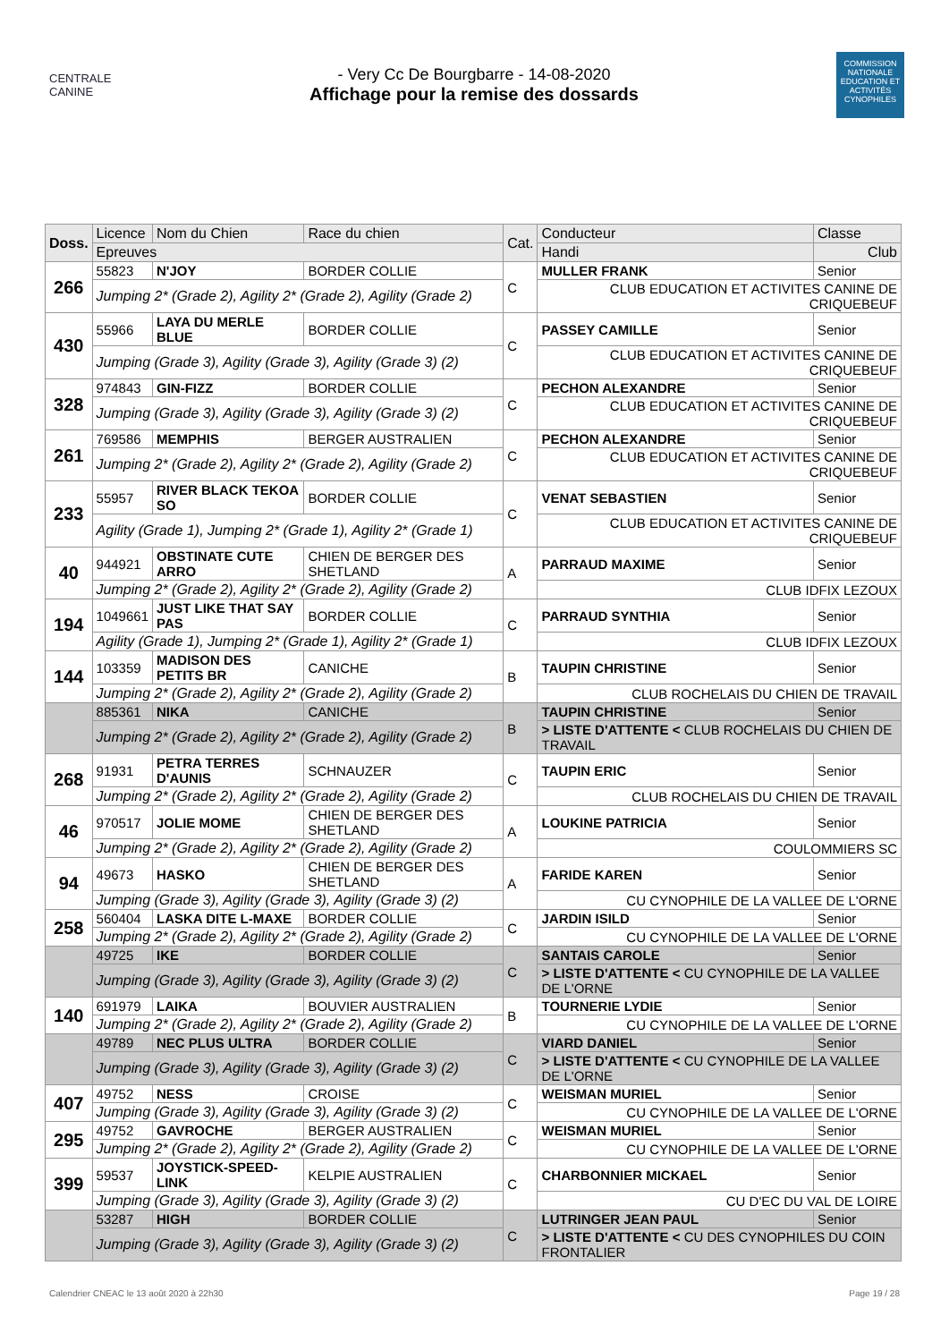CENTRALE CANINE
- Very Cc De Bourgbarre - 14-08-2020
Affichage pour la remise des dossards
COMMISSION NATIONALE EDUCATION ET ACTIVITÉS CYNOPHILES
| Doss. | Licence | Nom du Chien | Race du chien | Cat. | Conducteur | Classe |
| --- | --- | --- | --- | --- | --- | --- |
| | Epreuves | | | | Handi | Club |
| 266 | 55823 | N'JOY | BORDER COLLIE | C | MULLER FRANK | Senior |
| | Jumping 2* (Grade 2), Agility 2* (Grade 2), Agility (Grade 2) | | | | CLUB EDUCATION ET ACTIVITES CANINE DE CRIQUEBEUF | |
| 430 | 55966 | LAYA DU MERLE BLUE | BORDER COLLIE | C | PASSEY CAMILLE | Senior |
| | Jumping (Grade 3), Agility (Grade 3), Agility (Grade 3) (2) | | | | CLUB EDUCATION ET ACTIVITES CANINE DE CRIQUEBEUF | |
| 328 | 974843 | GIN-FIZZ | BORDER COLLIE | C | PECHON ALEXANDRE | Senior |
| | Jumping (Grade 3), Agility (Grade 3), Agility (Grade 3) (2) | | | | CLUB EDUCATION ET ACTIVITES CANINE DE CRIQUEBEUF | |
| 261 | 769586 | MEMPHIS | BERGER AUSTRALIEN | C | PECHON ALEXANDRE | Senior |
| | Jumping 2* (Grade 2), Agility 2* (Grade 2), Agility (Grade 2) | | | | CLUB EDUCATION ET ACTIVITES CANINE DE CRIQUEBEUF | |
| 233 | 55957 | RIVER BLACK TEKOA SO | BORDER COLLIE | C | VENAT SEBASTIEN | Senior |
| | Agility (Grade 1), Jumping 2* (Grade 1), Agility 2* (Grade 1) | | | | CLUB EDUCATION ET ACTIVITES CANINE DE CRIQUEBEUF | |
| 40 | 944921 | OBSTINATE CUTE ARRO | CHIEN DE BERGER DES SHETLAND | A | PARRAUD MAXIME | Senior |
| | Jumping 2* (Grade 2), Agility 2* (Grade 2), Agility (Grade 2) | | | | CLUB IDFIX LEZOUX | |
| 194 | 1049661 | JUST LIKE THAT SAY PAS | BORDER COLLIE | C | PARRAUD SYNTHIA | Senior |
| | Agility (Grade 1), Jumping 2* (Grade 1), Agility 2* (Grade 1) | | | | CLUB IDFIX LEZOUX | |
| 144 | 103359 | MADISON DES PETITS BR | CANICHE | B | TAUPIN CHRISTINE | Senior |
| | Jumping 2* (Grade 2), Agility 2* (Grade 2), Agility (Grade 2) | | | | CLUB ROCHELAIS DU CHIEN DE TRAVAIL | |
| | 885361 | NIKA | CANICHE | B | TAUPIN CHRISTINE | Senior |
| | Jumping 2* (Grade 2), Agility 2* (Grade 2), Agility (Grade 2) | | | | > LISTE D'ATTENTE < CLUB ROCHELAIS DU CHIEN DE TRAVAIL | |
| 268 | 91931 | PETRA TERRES D'AUNIS | SCHNAUZER | C | TAUPIN ERIC | Senior |
| | Jumping 2* (Grade 2), Agility 2* (Grade 2), Agility (Grade 2) | | | | CLUB ROCHELAIS DU CHIEN DE TRAVAIL | |
| 46 | 970517 | JOLIE MOME | CHIEN DE BERGER DES SHETLAND | A | LOUKINE PATRICIA | Senior |
| | Jumping 2* (Grade 2), Agility 2* (Grade 2), Agility (Grade 2) | | | | COULOMMIERS SC | |
| 94 | 49673 | HASKO | CHIEN DE BERGER DES SHETLAND | A | FARIDE KAREN | Senior |
| | Jumping (Grade 3), Agility (Grade 3), Agility (Grade 3) (2) | | | | CU CYNOPHILE DE LA VALLEE DE L'ORNE | |
| 258 | 560404 | LASKA DITE L-MAXE | BORDER COLLIE | C | JARDIN ISILD | Senior |
| | Jumping 2* (Grade 2), Agility 2* (Grade 2), Agility (Grade 2) | | | | CU CYNOPHILE DE LA VALLEE DE L'ORNE | |
| | 49725 | IKE | BORDER COLLIE | C | SANTAIS CAROLE | Senior |
| | Jumping (Grade 3), Agility (Grade 3), Agility (Grade 3) (2) | | | | > LISTE D'ATTENTE < CU CYNOPHILE DE LA VALLEE DE L'ORNE | |
| 140 | 691979 | LAIKA | BOUVIER AUSTRALIEN | B | TOURNERIE LYDIE | Senior |
| | Jumping 2* (Grade 2), Agility 2* (Grade 2), Agility (Grade 2) | | | | CU CYNOPHILE DE LA VALLEE DE L'ORNE | |
| | 49789 | NEC PLUS ULTRA | BORDER COLLIE | C | VIARD DANIEL | Senior |
| | Jumping (Grade 3), Agility (Grade 3), Agility (Grade 3) (2) | | | | > LISTE D'ATTENTE < CU CYNOPHILE DE LA VALLEE DE L'ORNE | |
| 407 | 49752 | NESS | CROISE | C | WEISMAN MURIEL | Senior |
| | Jumping (Grade 3), Agility (Grade 3), Agility (Grade 3) (2) | | | | CU CYNOPHILE DE LA VALLEE DE L'ORNE | |
| 295 | 49752 | GAVROCHE | BERGER AUSTRALIEN | C | WEISMAN MURIEL | Senior |
| | Jumping 2* (Grade 2), Agility 2* (Grade 2), Agility (Grade 2) | | | | CU CYNOPHILE DE LA VALLEE DE L'ORNE | |
| 399 | 59537 | JOYSTICK-SPEED-LINK | KELPIE AUSTRALIEN | C | CHARBONNIER MICKAEL | Senior |
| | Jumping (Grade 3), Agility (Grade 3), Agility (Grade 3) (2) | | | | CU D'EC DU VAL DE LOIRE | |
| | 53287 | HIGH | BORDER COLLIE | C | LUTRINGER JEAN PAUL | Senior |
| | Jumping (Grade 3), Agility (Grade 3), Agility (Grade 3) (2) | | | | > LISTE D'ATTENTE < CU DES CYNOPHILES DU COIN FRONTALIER | |
Calendrier CNEAC le 13 août 2020 à 22h30 Page 19 / 28